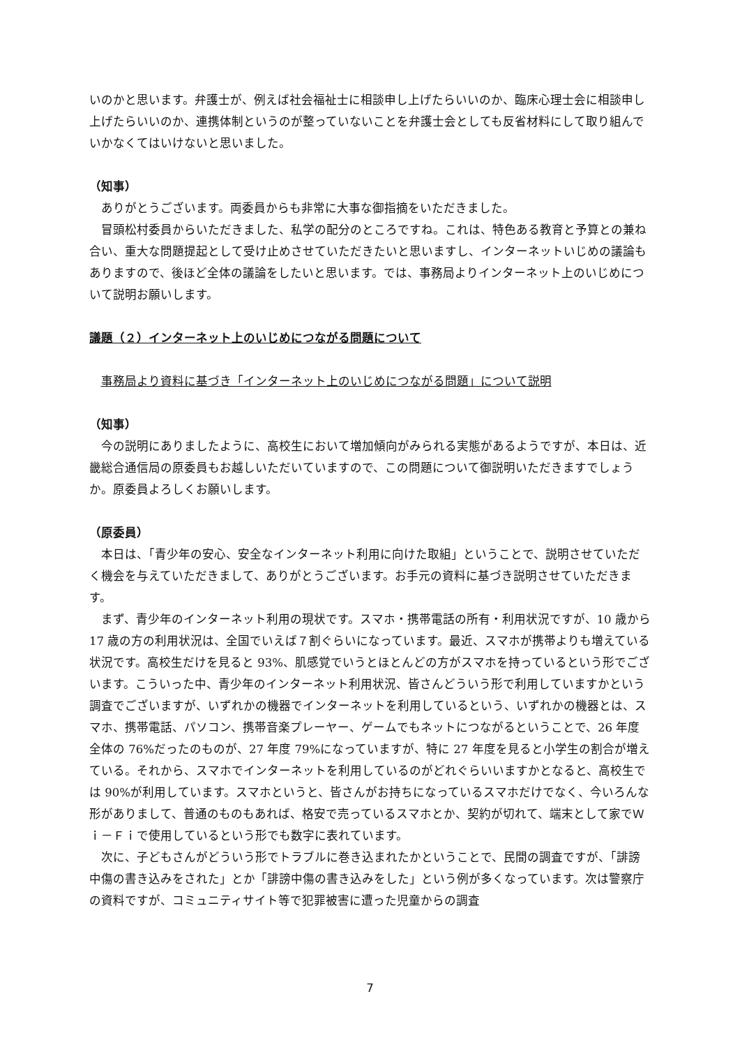いのかと思います。弁護士が、例えば社会福祉士に相談申し上げたらいいのか、臨床心理士会に相談申し上げたらいいのか、連携体制というのが整っていないことを弁護士会としても反省材料にして取り組んでいかなくてはいけないと思いました。
（知事）
ありがとうございます。両委員からも非常に大事な御指摘をいただきました。
冒頭松村委員からいただきました、私学の配分のところですね。これは、特色ある教育と予算との兼ね合い、重大な問題提起として受け止めさせていただきたいと思いますし、インターネットいじめの議論もありますので、後ほど全体の議論をしたいと思います。では、事務局よりインターネット上のいじめについて説明お願いします。
議題（２）インターネット上のいじめにつながる問題について
事務局より資料に基づき「インターネット上のいじめにつながる問題」について説明
（知事）
今の説明にありましたように、高校生において増加傾向がみられる実態があるようですが、本日は、近畿総合通信局の原委員もお越しいただいていますので、この問題について御説明いただきますでしょうか。原委員よろしくお願いします。
（原委員）
本日は、「青少年の安心、安全なインターネット利用に向けた取組」ということで、説明させていただく機会を与えていただきまして、ありがとうございます。お手元の資料に基づき説明させていただきます。
まず、青少年のインターネット利用の現状です。スマホ・携帯電話の所有・利用状況ですが、10 歳から 17 歳の方の利用状況は、全国でいえば７割ぐらいになっています。最近、スマホが携帯よりも増えている状況です。高校生だけを見ると 93%、肌感覚でいうとほとんどの方がスマホを持っているという形でございます。こういった中、青少年のインターネット利用状況、皆さんどういう形で利用していますかという調査でございますが、いずれかの機器でインターネットを利用しているという、いずれかの機器とは、スマホ、携帯電話、パソコン、携帯音楽プレーヤー、ゲームでもネットにつながるということで、26 年度全体の 76%だったのものが、27 年度 79%になっていますが、特に 27 年度を見ると小学生の割合が増えている。それから、スマホでインターネットを利用しているのがどれぐらいいますかとなると、高校生では 90%が利用しています。スマホというと、皆さんがお持ちになっているスマホだけでなく、今いろんな形がありまして、普通のものもあれば、格安で売っているスマホとか、契約が切れて、端末として家でＷｉ－Ｆｉで使用しているという形でも数字に表れています。
次に、子どもさんがどういう形でトラブルに巻き込まれたかということで、民間の調査ですが、「誹謗中傷の書き込みをされた」とか「誹謗中傷の書き込みをした」という例が多くなっています。次は警察庁の資料ですが、コミュニティサイト等で犯罪被害に遭った児童からの調査
7